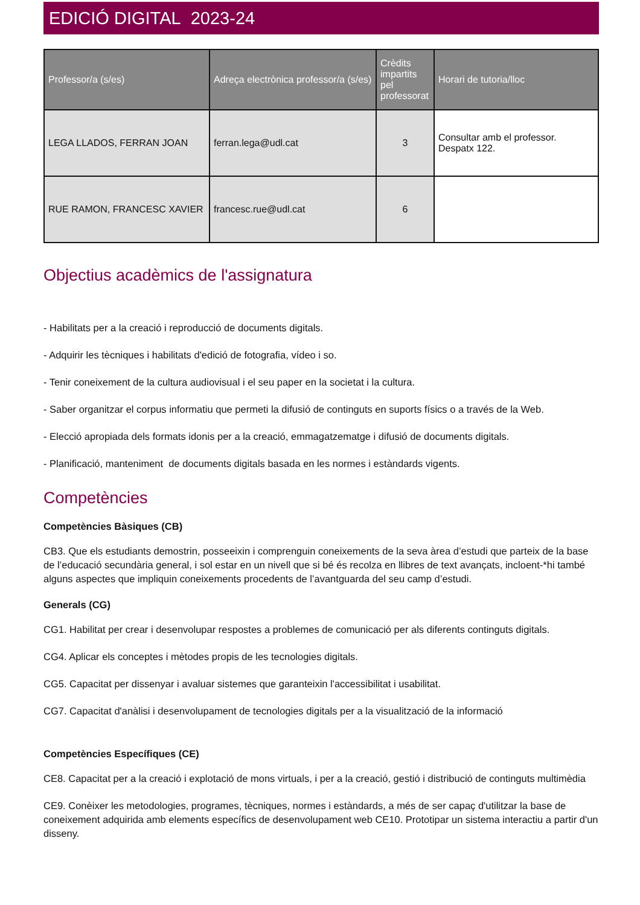EDICIÓ DIGITAL 2023-24
| Professor/a (s/es) | Adreça electrònica professor/a (s/es) | Crèdits impartits pel professorat | Horari de tutoria/lloc |
| --- | --- | --- | --- |
| LEGA LLADOS, FERRAN JOAN | ferran.lega@udl.cat | 3 | Consultar amb el professor. Despatx 122. |
| RUE RAMON, FRANCESC XAVIER | francesc.rue@udl.cat | 6 | |
Objectius acadèmics de l'assignatura
- Habilitats per a la creació i reproducció de documents digitals.
- Adquirir les tècniques i habilitats d'edició de fotografia, vídeo i so.
- Tenir coneixement de la cultura audiovisual i el seu paper en la societat i la cultura.
- Saber organitzar el corpus informatiu que permeti la difusió de continguts en suports físics o a través de la Web.
- Elecció apropiada dels formats idonis per a la creació, emmagatzematge i difusió de documents digitals.
- Planificació, manteniment de documents digitals basada en les normes i estàndards vigents.
Competències
Competències Bàsiques (CB)
CB3. Que els estudiants demostrin, posseeixin i comprenguin coneixements de la seva àrea d’estudi que parteix de la base de l’educació secundària general, i sol estar en un nivell que si bé és recolza en llibres de text avançats, incloent-*hi també alguns aspectes que impliquin coneixements procedents de l’avantguarda del seu camp d’estudi.
Generals (CG)
CG1. Habilitat per crear i desenvolupar respostes a problemes de comunicació per als diferents continguts digitals.
CG4. Aplicar els conceptes i mètodes propis de les tecnologies digitals.
CG5. Capacitat per dissenyar i avaluar sistemes que garanteixin l'accessibilitat i usabilitat.
CG7. Capacitat d'anàlisi i desenvolupament de tecnologies digitals per a la visualització de la informació
Competències Específiques (CE)
CE8. Capacitat per a la creació i explotació de mons virtuals, i per a la creació, gestió i distribució de continguts multimèdia
CE9. Conèixer les metodologies, programes, tècniques, normes i estàndards, a més de ser capaç d'utilitzar la base de coneixement adquirida amb elements específics de desenvolupament web CE10. Prototipar un sistema interactiu a partir d'un disseny.